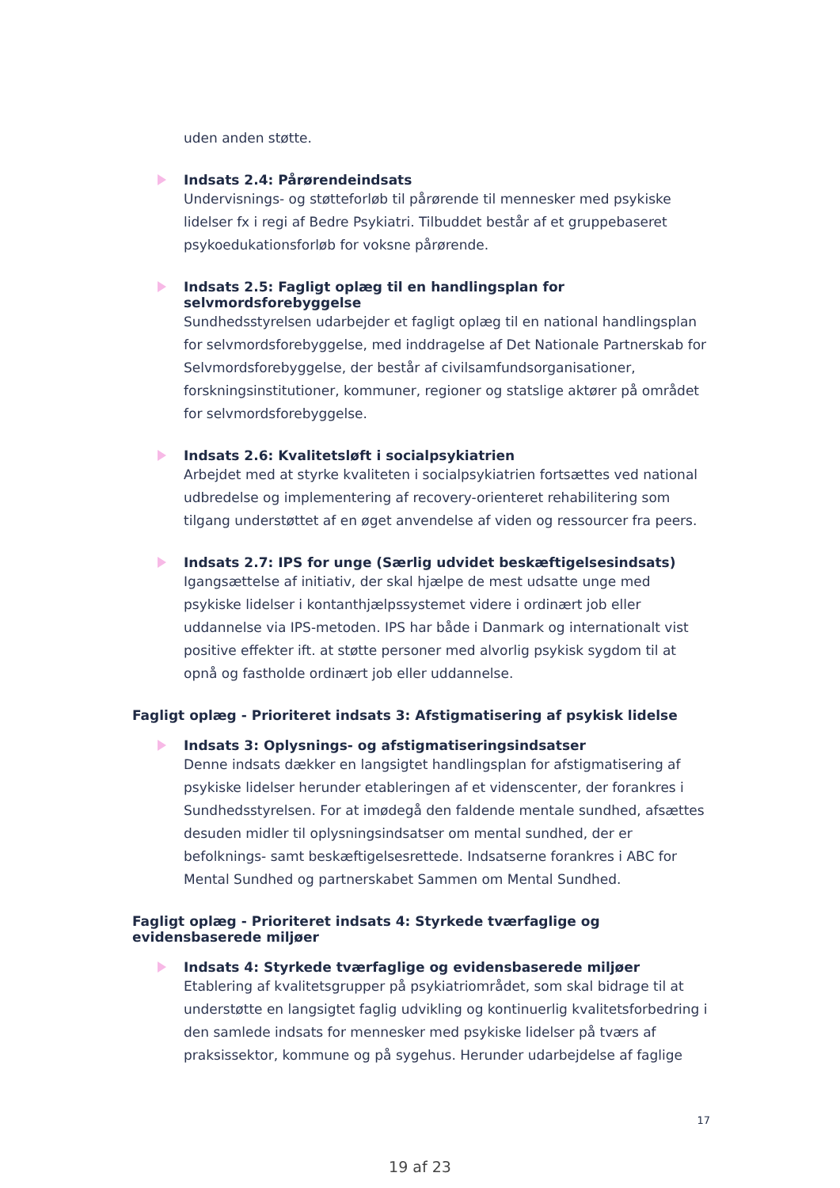uden anden støtte.
Indsats 2.4: Pårørendeindsats
Undervisnings- og støtteforløb til pårørende til mennesker med psykiske lidelser fx i regi af Bedre Psykiatri. Tilbuddet består af et gruppebaseret psykoedukationsforløb for voksne pårørende.
Indsats 2.5: Fagligt oplæg til en handlingsplan for selvmordsforebyggelse
Sundhedsstyrelsen udarbejder et fagligt oplæg til en national handlingsplan for selvmordsforebyggelse, med inddragelse af Det Nationale Partnerskab for Selvmordsforebyggelse, der består af civilsamfundsorganisationer, forskningsinstitutioner, kommuner, regioner og statslige aktører på området for selvmordsforebyggelse.
Indsats 2.6: Kvalitetsløft i socialpsykiatrien
Arbejdet med at styrke kvaliteten i socialpsykiatrien fortsættes ved national udbredelse og implementering af recovery-orienteret rehabilitering som tilgang understøttet af en øget anvendelse af viden og ressourcer fra peers.
Indsats 2.7: IPS for unge (Særlig udvidet beskæftigelsesindsats)
Igangsættelse af initiativ, der skal hjælpe de mest udsatte unge med psykiske lidelser i kontanthjælpssystemet videre i ordinært job eller uddannelse via IPS-metoden. IPS har både i Danmark og internationalt vist positive effekter ift. at støtte personer med alvorlig psykisk sygdom til at opnå og fastholde ordinært job eller uddannelse.
Fagligt oplæg - Prioriteret indsats 3: Afstigmatisering af psykisk lidelse
Indsats 3: Oplysnings- og afstigmatiseringsindsatser
Denne indsats dækker en langsigtet handlingsplan for afstigmatisering af psykiske lidelser herunder etableringen af et videnscenter, der forankres i Sundhedsstyrelsen. For at imødegå den faldende mentale sundhed, afsættes desuden midler til oplysningsindsatser om mental sundhed, der er befolknings- samt beskæftigelsesrettede. Indsatserne forankres i ABC for Mental Sundhed og partnerskabet Sammen om Mental Sundhed.
Fagligt oplæg - Prioriteret indsats 4: Styrkede tværfaglige og evidensbaserede miljøer
Indsats 4: Styrkede tværfaglige og evidensbaserede miljøer
Etablering af kvalitetsgrupper på psykiatriområdet, som skal bidrage til at understøtte en langsigtet faglig udvikling og kontinuerlig kvalitetsforbedring i den samlede indsats for mennesker med psykiske lidelser på tværs af praksissektor, kommune og på sygehus. Herunder udarbejdelse af faglige
17
19 af 23